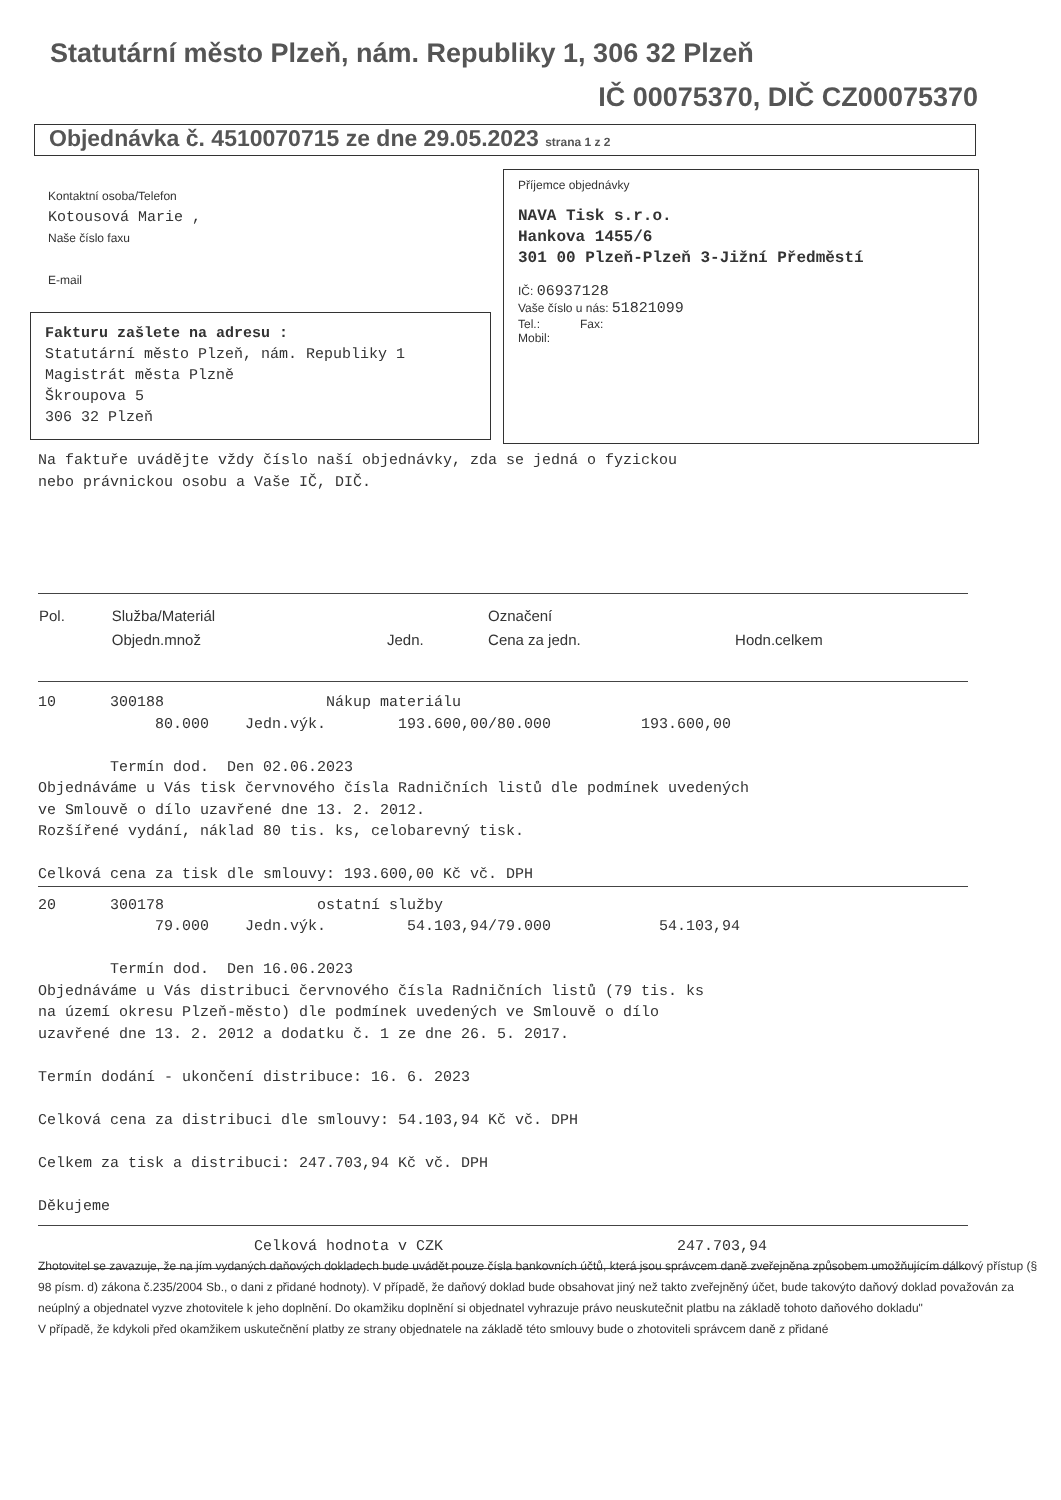Statutární město Plzeň, nám. Republiky 1, 306 32 Plzeň
IČ 00075370, DIČ CZ00075370
Objednávka č. 4510070715 ze dne 29.05.2023 strana 1 z 2
Kontaktní osoba/Telefon
Kotousová Marie ,
Naše číslo faxu
E-mail
Fakturu zašlete na adresu :
Statutární město Plzeň, nám. Republiky 1
Magistrát města Plzně
Škroupova 5
306 32 Plzeň
Příjemce objednávky
NAVA Tisk s.r.o.
Hankova 1455/6
301 00 Plzeň-Plzeň 3-Jižní Předměstí
IČ: 06937128
Vaše číslo u nás: 51821099
Tel.: Fax:
Mobil:
Na faktuře uvádějte vždy číslo naší objednávky, zda se jedná o fyzickou
nebo právnickou osobu a Vaše IČ, DIČ.
| Pol. | Služba/Materiál | | Označení | |
| --- | --- | --- | --- | --- |
| | Objedn.množ | Jedn. | Cena za jedn. | Hodn.celkem |
10      300188                  Nákup materiálu
             80.000    Jedn.výk.        193.600,00/80.000          193.600,00

        Termín dod.  Den 02.06.2023
Objednáváme u Vás tisk červnového čísla Radničních listů dle podmínek uvedených
ve Smlouvě o dílo uzavřené dne 13. 2. 2012.
Rozšířené vydání, náklad 80 tis. ks, celobarevný tisk.

Celková cena za tisk dle smlouvy: 193.600,00 Kč vč. DPH
20      300178                 ostatní služby
             79.000    Jedn.výk.         54.103,94/79.000            54.103,94

        Termín dod.  Den 16.06.2023
Objednáváme u Vás distribuci červnového čísla Radničních listů (79 tis. ks
na území okresu Plzeň-město) dle podmínek uvedených ve Smlouvě o dílo
uzavřené dne 13. 2. 2012 a dodatku č. 1 ze dne 26. 5. 2017.

Termín dodání - ukončení distribuce: 16. 6. 2023

Celková cena za distribuci dle smlouvy: 54.103,94 Kč vč. DPH

Celkem za tisk a distribuci: 247.703,94 Kč vč. DPH

Děkujeme
                        Celková hodnota v CZK                          247.703,94
Zhotovitel se zavazuje, že na jím vydaných daňových dokladech bude uvádět pouze čísla bankovních účtů, která jsou správcem daně zveřejněna způsobem umožňujícím dálkový přístup (§ 98 písm. d) zákona č.235/2004 Sb., o dani z přidané hodnoty). V případě, že daňový doklad bude obsahovat jiný než takto zveřejněný účet, bude takovýto daňový doklad považován za neúplný a objednatel vyzve zhotovitele k jeho doplnění. Do okamžiku doplnění si objednatel vyhrazuje právo neuskutečnit platbu na základě tohoto daňového dokladu"
V případě, že kdykoli před okamžikem uskutečnění platby ze strany objednatele na základě této smlouvy bude o zhotoviteli správcem daně z přidané